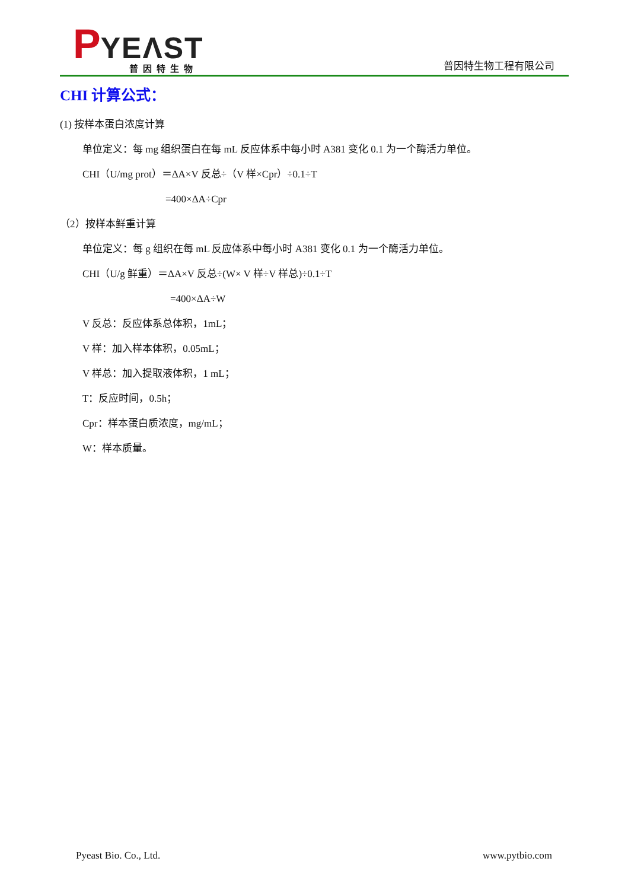PYEΛST
普因特生物
普因特生物工程有限公司
CHI 计算公式：
(1) 按样本蛋白浓度计算
单位定义：每 mg 组织蛋白在每 mL 反应体系中每小时 A381 变化 0.1 为一个酶活力单位。
CHI（U/mg prot）＝ΔA×V 反总÷（V 样×Cpr）÷0.1÷T
=400×ΔA÷Cpr
（2）按样本鲜重计算
单位定义：每 g 组织在每 mL 反应体系中每小时 A381 变化 0.1 为一个酶活力单位。
CHI（U/g 鲜重）＝ΔA×V 反总÷(W× V 样÷V 样总)÷0.1÷T
=400×ΔA÷W
V 反总：反应体系总体积，1mL；
V 样：加入样本体积，0.05mL；
V 样总：加入提取液体积，1 mL；
T：反应时间，0.5h；
Cpr：样本蛋白质浓度，mg/mL；
W：样本质量。
Pyeast Bio. Co., Ltd. www.pytbio.com